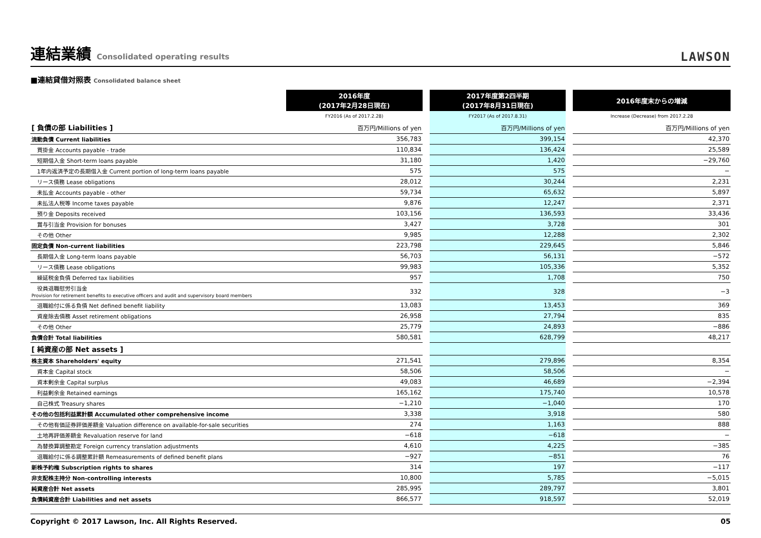連結業績 Consolidated operating results
LAWSON
■連結貸借対照表 Consolidated balance sheet
| | 2016年度 (2017年2月28日現在) | | 2017年度第2四半期 (2017年8月31日現在) | | 2016年度末からの増減 |
| --- | --- | --- | --- | --- | --- |
| | FY2016 (As of 2017.2.28) | | FY2017 (As of 2017.8.31) | | Increase (Decrease) from 2017.2.28 |
| [ 負債の部 Liabilities ] | 百万円/Millions of yen | | 百万円/Millions of yen | | 百万円/Millions of yen |
| 流動負債 Current liabilities | 356,783 | | 399,154 | | 42,370 |
| 買掛金 Accounts payable - trade | 110,834 | | 136,424 | | 25,589 |
| 短期借入金 Short-term loans payable | 31,180 | | 1,420 | | −29,760 |
| 1年内返済予定の長期借入金 Current portion of long-term loans payable | 575 | | 575 | | − |
| リース債務 Lease obligations | 28,012 | | 30,244 | | 2,231 |
| 未払金 Accounts payable - other | 59,734 | | 65,632 | | 5,897 |
| 未払法人税等 Income taxes payable | 9,876 | | 12,247 | | 2,371 |
| 預り金 Deposits received | 103,156 | | 136,593 | | 33,436 |
| 賞与引当金 Provision for bonuses | 3,427 | | 3,728 | | 301 |
| その他 Other | 9,985 | | 12,288 | | 2,302 |
| 固定負債 Non-current liabilities | 223,798 | | 229,645 | | 5,846 |
| 長期借入金 Long-term loans payable | 56,703 | | 56,131 | | −572 |
| リース債務 Lease obligations | 99,983 | | 105,336 | | 5,352 |
| 繰延税金負債 Deferred tax liabilities | 957 | | 1,708 | | 750 |
| 役員退職慰労引当金 Provision for retirement benefits to executive officers and audit and supervisory board members | 332 | | 328 | | −3 |
| 退職給付に係る負債 Net defined benefit liability | 13,083 | | 13,453 | | 369 |
| 資産除去債務 Asset retirement obligations | 26,958 | | 27,794 | | 835 |
| その他 Other | 25,779 | | 24,893 | | −886 |
| 負債合計 Total liabilities | 580,581 | | 628,799 | | 48,217 |
| [ 純資産の部 Net assets ] | | | | | |
| 株主資本 Shareholders' equity | 271,541 | | 279,896 | | 8,354 |
| 資本金 Capital stock | 58,506 | | 58,506 | | − |
| 資本剰余金 Capital surplus | 49,083 | | 46,689 | | −2,394 |
| 利益剰余金 Retained earnings | 165,162 | | 175,740 | | 10,578 |
| 自己株式 Treasury shares | −1,210 | | −1,040 | | 170 |
| その他の包括利益累計額 Accumulated other comprehensive income | 3,338 | | 3,918 | | 580 |
| その他有価証券評価差額金 Valuation difference on available-for-sale securities | 274 | | 1,163 | | 888 |
| 土地再評価差額金 Revaluation reserve for land | −618 | | −618 | | − |
| 為替換算調整勘定 Foreign currency translation adjustments | 4,610 | | 4,225 | | −385 |
| 退職給付に係る調整累計額 Remeasurements of defined benefit plans | −927 | | −851 | | 76 |
| 新株予約権 Subscription rights to shares | 314 | | 197 | | −117 |
| 非支配株主持分 Non-controlling interests | 10,800 | | 5,785 | | −5,015 |
| 純資産合計 Net assets | 285,995 | | 289,797 | | 3,801 |
| 負債純資産合計 Liabilities and net assets | 866,577 | | 918,597 | | 52,019 |
Copyright © 2017 Lawson, Inc. All Rights Reserved. 05